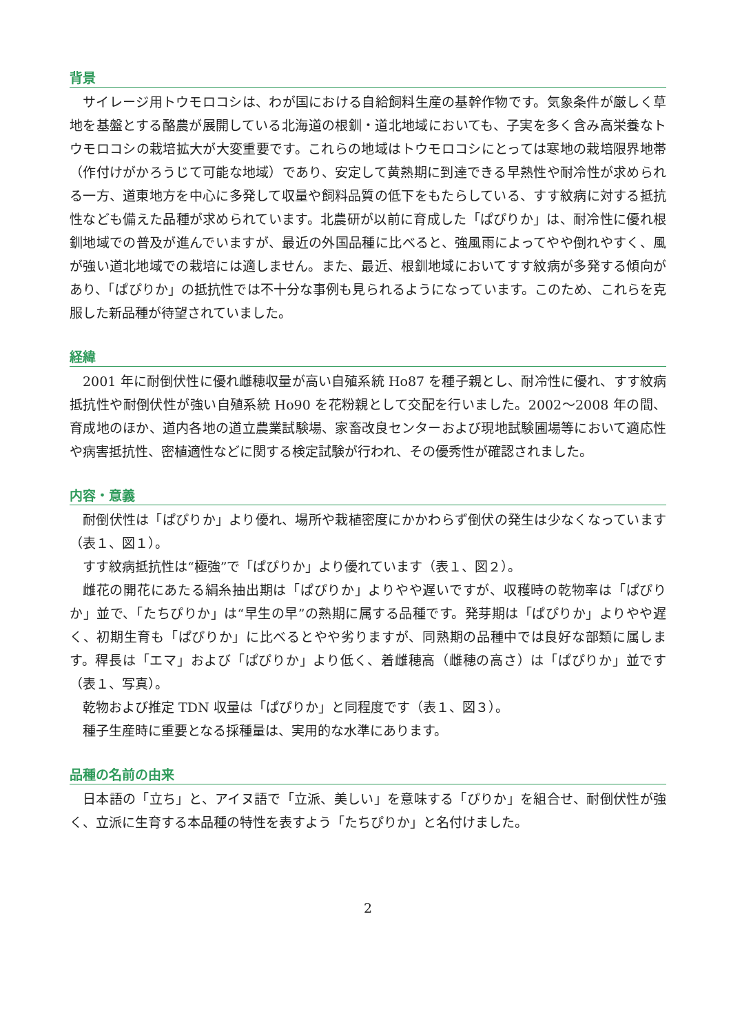背景
サイレージ用トウモロコシは、わが国における自給飼料生産の基幹作物です。気象条件が厳しく草地を基盤とする酪農が展開している北海道の根釧・道北地域においても、子実を多く含み高栄養なトウモロコシの栽培拡大が大変重要です。これらの地域はトウモロコシにとっては寒地の栽培限界地帯（作付けがかろうじて可能な地域）であり、安定して黄熟期に到達できる早熟性や耐冷性が求められる一方、道東地方を中心に多発して収量や飼料品質の低下をもたらしている、すす紋病に対する抵抗性なども備えた品種が求められています。北農研が以前に育成した「ぱぴりか」は、耐冷性に優れ根釧地域での普及が進んでいますが、最近の外国品種に比べると、強風雨によってやや倒れやすく、風が強い道北地域での栽培には適しません。また、最近、根釧地域においてすす紋病が多発する傾向があり、「ぱぴりか」の抵抗性では不十分な事例も見られるようになっています。このため、これらを克服した新品種が待望されていました。
経緯
2001 年に耐倒伏性に優れ雌穂収量が高い自殖系統 Ho87 を種子親とし、耐冷性に優れ、すす紋病抵抗性や耐倒伏性が強い自殖系統 Ho90 を花粉親として交配を行いました。2002～2008 年の間、育成地のほか、道内各地の道立農業試験場、家畜改良センターおよび現地試験圃場等において適応性や病害抵抗性、密植適性などに関する検定試験が行われ、その優秀性が確認されました。
内容・意義
耐倒伏性は「ぱぴりか」より優れ、場所や栽植密度にかかわらず倒伏の発生は少なくなっています（表１、図１）。
すす紋病抵抗性は“極強”で「ぱぴりか」より優れています（表１、図２）。
雌花の開花にあたる絹糸抽出期は「ぱぴりか」よりやや遅いですが、収穫時の乾物率は「ぱぴりか」並で、「たちぴりか」は“早生の早”の熟期に属する品種です。発芽期は「ぱぴりか」よりやや遅く、初期生育も「ぱぴりか」に比べるとやや劣りますが、同熟期の品種中では良好な部類に属します。稈長は「エマ」および「ぱぴりか」より低く、着雌穂高（雌穂の高さ）は「ぱぴりか」並です（表１、写真）。
乾物および推定 TDN 収量は「ぱぴりか」と同程度です（表１、図３）。
種子生産時に重要となる採種量は、実用的な水準にあります。
品種の名前の由来
日本語の「立ち」と、アイヌ語で「立派、美しい」を意味する「ぴりか」を組合せ、耐倒伏性が強く、立派に生育する本品種の特性を表すよう「たちぴりか」と名付けました。
2